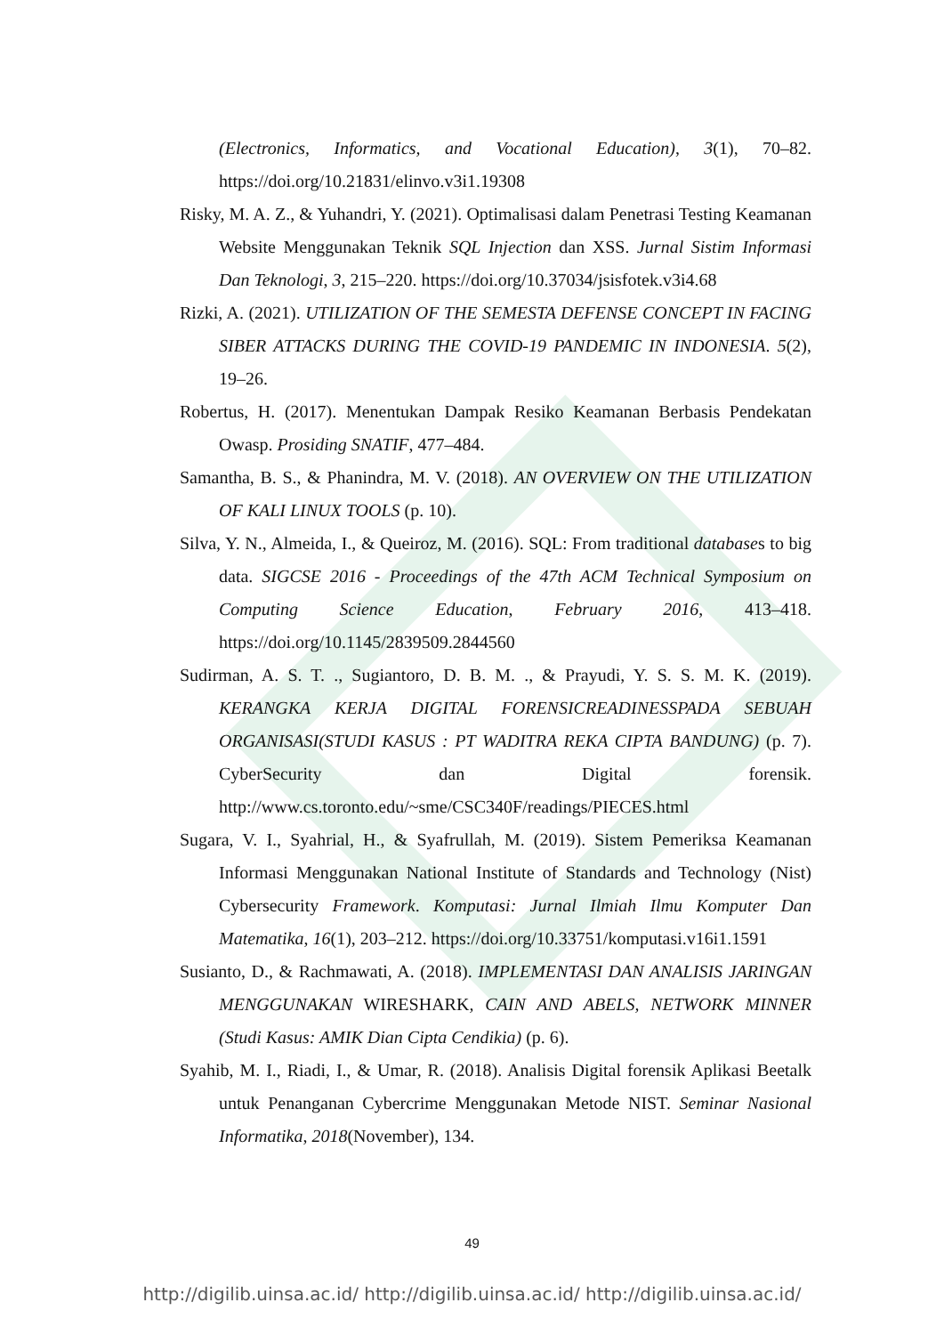(Electronics, Informatics, and Vocational Education), 3(1), 70–82. https://doi.org/10.21831/elinvo.v3i1.19308
Risky, M. A. Z., & Yuhandri, Y. (2021). Optimalisasi dalam Penetrasi Testing Keamanan Website Menggunakan Teknik SQL Injection dan XSS. Jurnal Sistim Informasi Dan Teknologi, 3, 215–220. https://doi.org/10.37034/jsisfotek.v3i4.68
Rizki, A. (2021). UTILIZATION OF THE SEMESTA DEFENSE CONCEPT IN FACING SIBER ATTACKS DURING THE COVID-19 PANDEMIC IN INDONESIA. 5(2), 19–26.
Robertus, H. (2017). Menentukan Dampak Resiko Keamanan Berbasis Pendekatan Owasp. Prosiding SNATIF, 477–484.
Samantha, B. S., & Phanindra, M. V. (2018). AN OVERVIEW ON THE UTILIZATION OF KALI LINUX TOOLS (p. 10).
Silva, Y. N., Almeida, I., & Queiroz, M. (2016). SQL: From traditional databases to big data. SIGCSE 2016 - Proceedings of the 47th ACM Technical Symposium on Computing Science Education, February 2016, 413–418. https://doi.org/10.1145/2839509.2844560
Sudirman, A. S. T. ., Sugiantoro, D. B. M. ., & Prayudi, Y. S. S. M. K. (2019). KERANGKA KERJA DIGITAL FORENSICREADINESSPADA SEBUAH ORGANISASI(STUDI KASUS : PT WADITRA REKA CIPTA BANDUNG) (p. 7). CyberSecurity dan Digital forensik. http://www.cs.toronto.edu/~sme/CSC340F/readings/PIECES.html
Sugara, V. I., Syahrial, H., & Syafrullah, M. (2019). Sistem Pemeriksa Keamanan Informasi Menggunakan National Institute of Standards and Technology (Nist) Cybersecurity Framework. Komputasi: Jurnal Ilmiah Ilmu Komputer Dan Matematika, 16(1), 203–212. https://doi.org/10.33751/komputasi.v16i1.1591
Susianto, D., & Rachmawati, A. (2018). IMPLEMENTASI DAN ANALISIS JARINGAN MENGGUNAKAN WIRESHARK, CAIN AND ABELS, NETWORK MINNER (Studi Kasus: AMIK Dian Cipta Cendikia) (p. 6).
Syahib, M. I., Riadi, I., & Umar, R. (2018). Analisis Digital forensik Aplikasi Beetalk untuk Penanganan Cybercrime Menggunakan Metode NIST. Seminar Nasional Informatika, 2018(November), 134.
49
http://digilib.uinsa.ac.id/ http://digilib.uinsa.ac.id/ http://digilib.uinsa.ac.id/